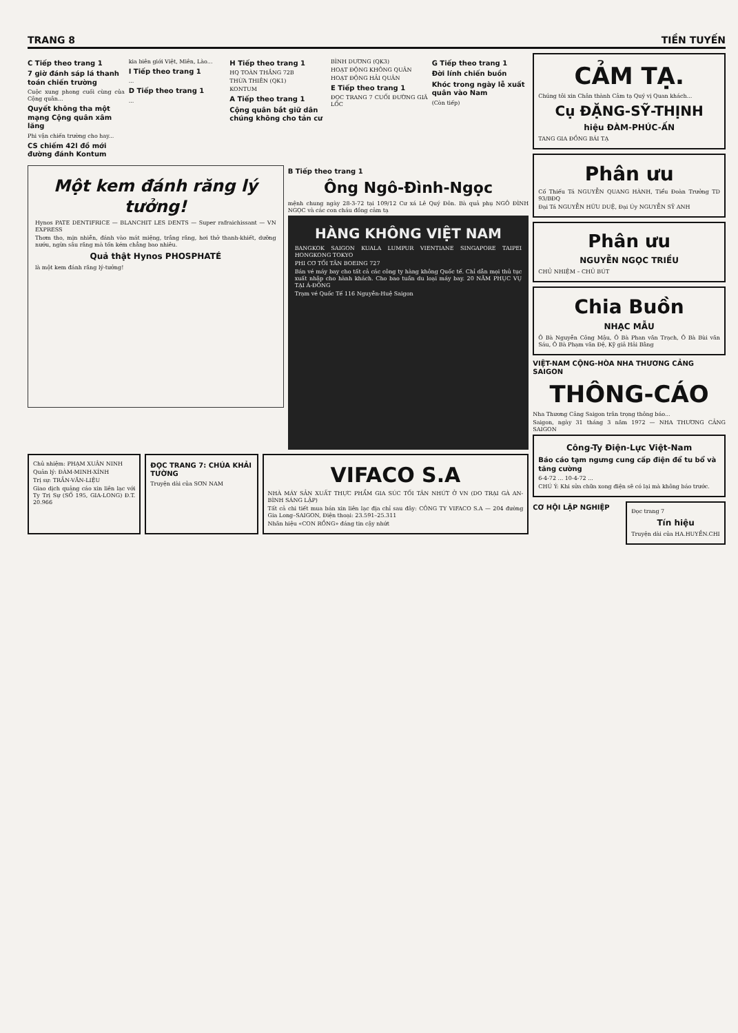TRANG 8 TIỀN TUYẾN
C Tiếp theo trang 1
7 giờ đánh sáp lá thanh toán chiến trường
Cuộc xung phong cuối cùng của Cộng quân...
Quyết không tha một mạng Cộng quân xâm lăng
Phi vận chiến trường cho hay...
CS chiếm 42l đồ mới đường đánh Kontum
kia biên giới Việt, Miên, Lào...
I Tiếp theo trang 1
...
D Tiếp theo trang 1
...
H Tiếp theo trang 1
HQ TOÀN THẮNG 72B
THỪA THIÊN (QK1)
KONTUM
A Tiếp theo trang 1
Cộng quân bắt giữ dân chúng không cho tản cư
BÌNH DƯƠNG (QK3)
HOẠT ĐỘNG KHÔNG QUÂN
HOẠT ĐỘNG HẢI QUÂN
E Tiếp theo trang 1
ĐỌC TRANG 7 CUỐI ĐƯỜNG GIÃ LỐC
G Tiếp theo trang 1
Đời lính chiến buồn
Khóc trong ngày lễ xuất quân vào Nam
(Còn tiếp)
Một kem đánh răng lý tưởng!
Hynos PATE DENTIFRICE — BLANCHIT LES DENTS — Super rafraichissant — VN EXPRESS
Thơm tho, mịn nhiễn, đánh vào mát miệng, trắng răng, hơi thở thanh-khiết, dưỡng nướu, ngừa sâu răng mà tốn kém chẳng bao nhiêu.
Quả thật Hynos PHOSPHATÉ
là một kem đánh răng lý-tưởng!
B Tiếp theo trang 1
Ông Ngô-Đình-Ngọc
mệnh chung ngày 28-3-72 tại 109/12 Cư xá Lê Quý Đôn. Bà quả phụ NGÔ ĐÌNH NGỌC và các con cháu đồng cảm tạ
HÀNG KHÔNG VIỆT NAM
BANGKOK SAIGON KUALA LUMPUR VIENTIANE SINGAPORE TAIPEI HONGKONG TOKYO
PHI CƠ TỐI TÂN BOEING 727
Bán vé máy bay cho tất cả các công ty hàng không Quốc tế. Chỉ dẫn mọi thủ tục xuất nhập cho hành khách. Cho bao tuần du loại máy bay. 20 NĂM PHỤC VỤ TẠI Á-ĐÔNG
Trạm vé Quốc Tế 116 Nguyễn-Huệ Saigon
Chủ nhiệm: PHẠM XUÂN NINH
Quản lý: ĐÀM-MINH-XÍNH
Trị sự: TRẦN-VĂN-LIỆU
Giao dịch quảng cáo xin liên lạc với Ty Trị Sự (SỐ 195, GIA-LONG) Đ.T. 20.966
ĐỌC TRANG 7: CHÚA KHẢI TƯỜNG
Truyện dài của SƠN NAM
VIFACO S.A
NHÀ MÁY SẢN XUẤT THỰC PHẨM GIA SÚC TỐI TÂN NHỨT Ở VN (DO TRẠI GÀ AN-BÌNH SÁNG LẬP)
Tất cả chi tiết mua bán xin liên lạc địa chỉ sau đây: CÔNG TY VIFACO S.A — 204 đường Gia Long–SAIGON, Điện thoại: 23.591–25.311
Nhãn hiệu «CON RỒNG» đáng tin cậy nhứt
CẢM TẠ.
Chúng tôi xin Chân thành Cảm tạ Quý vị Quan khách...
Cụ ĐẶNG-SỸ-THỊNH
hiệu ĐÀM-PHÚC-ẤN
TANG GIA ĐỒNG BÁI TẠ
Phân ưu
Cố Thiếu Tá NGUYỄN QUANG HÀNH, Tiểu Đoàn Trưởng TD 93/BĐQ
Đại Tá NGUYỄN HỮU DUỆ, Đại Úy NGUYỄN SỸ ANH
Phân ưu
NGUYỄN NGỌC TRIỀU
CHỦ NHIỆM – CHỦ BÚT
Chia Buồn
NHẠC MẪU
Ô Bà Nguyễn Công Mậu, Ô Bà Phan văn Trạch, Ô Bà Bùi văn Sáu, Ô Bà Phạm văn Đệ, Kỹ giả Hải Bằng
VIỆT-NAM CỘNG-HÒA NHA THƯƠNG CẢNG SAIGON
THÔNG-CÁO
Nha Thương Cảng Saigon trân trọng thông báo...
Saigon, ngày 31 tháng 3 năm 1972 — NHA THƯƠNG CẢNG SAIGON
Công-Ty Điện-Lực Việt-Nam
Báo cáo tạm ngưng cung cấp điện để tu bổ và tăng cường
6-4-72 ... 10-4-72 ...
CHÚ Ý: Khi sửa chữa xong điện sẽ có lại mà không báo trước.
CƠ HỘI LẬP NGHIỆP
Đọc trang 7
Tín hiệu
Truyện dài của HA.HUYỀN.CHI